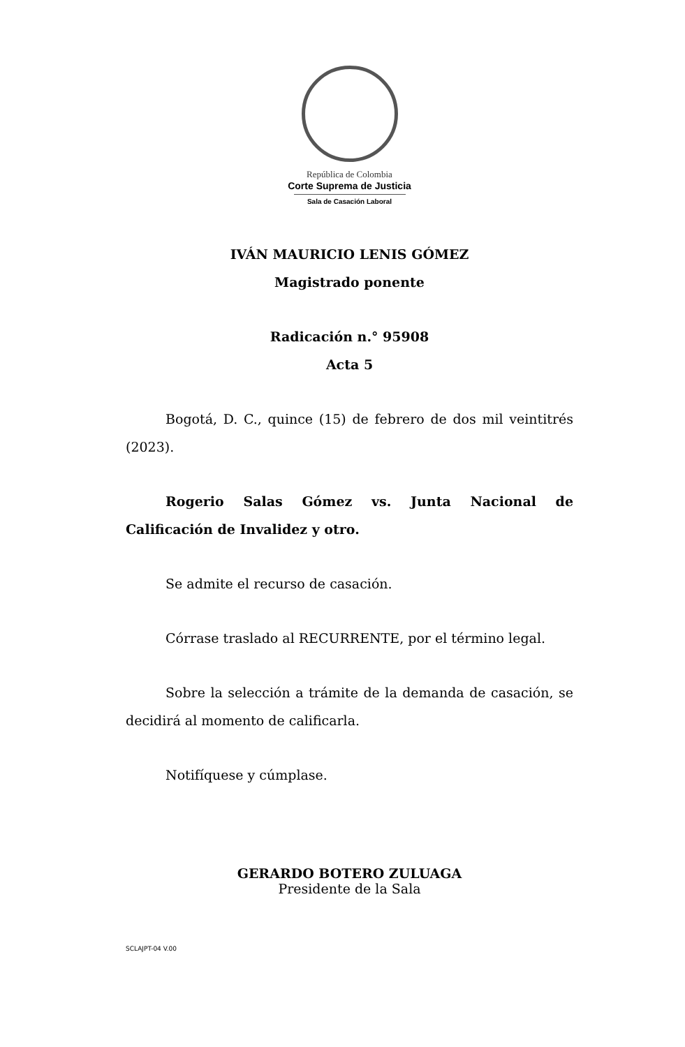República de Colombia
Corte Suprema de Justicia
Sala de Casación Laboral
IVÁN MAURICIO LENIS GÓMEZ
Magistrado ponente
Radicación n.° 95908
Acta 5
Bogotá, D. C., quince (15) de febrero de dos mil veintitrés (2023).
Rogerio Salas Gómez vs. Junta Nacional de Calificación de Invalidez y otro.
Se admite el recurso de casación.
Córrase traslado al RECURRENTE, por el término legal.
Sobre la selección a trámite de la demanda de casación, se decidirá al momento de calificarla.
Notifíquese y cúmplase.
GERARDO BOTERO ZULUAGA
Presidente de la Sala
SCLAJPT-04 V.00